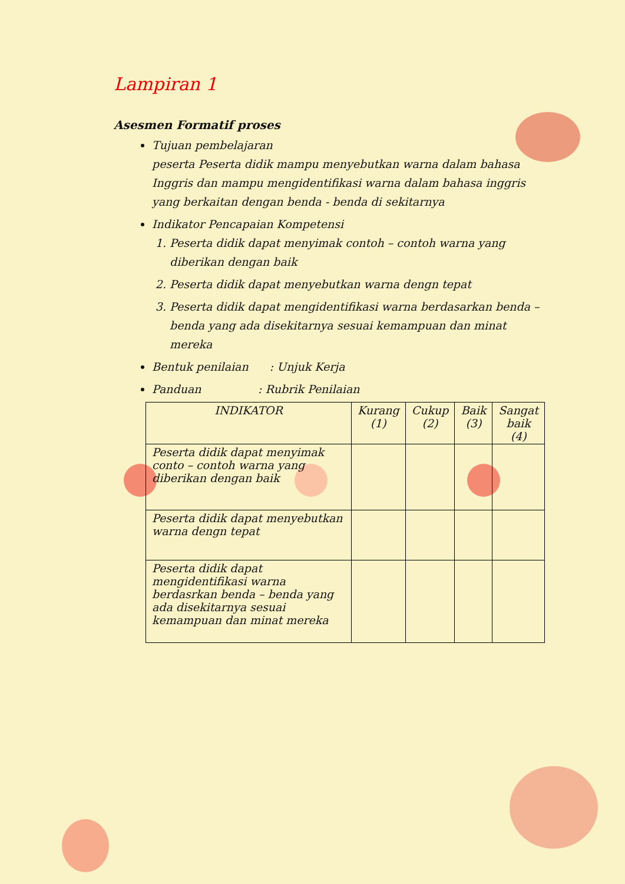Lampiran 1
Asesmen Formatif proses
Tujuan pembelajaran
peserta Peserta didik mampu menyebutkan warna dalam bahasa Inggris dan mampu mengidentifikasi warna dalam bahasa inggris yang berkaitan dengan benda - benda di sekitarnya
Indikator Pencapaian Kompetensi
1. Peserta didik dapat menyimak contoh – contoh warna yang diberikan dengan baik
2. Peserta didik dapat menyebutkan warna dengn tepat
3. Peserta didik dapat mengidentifikasi warna berdasarkan benda – benda yang ada disekitarnya sesuai kemampuan dan minat mereka
Bentuk penilaian : Unjuk Kerja
Panduan : Rubrik Penilaian
| INDIKATOR | Kurang (1) | Cukup (2) | Baik (3) | Sangat baik (4) |
| --- | --- | --- | --- | --- |
| Peserta didik dapat menyimak conto – contoh warna yang diberikan dengan baik | | | | |
| Peserta didik dapat menyebutkan warna dengn tepat | | | | |
| Peserta didik dapat mengidentifikasi warna berdasrkan benda – benda yang ada disekitarnya sesuai kemampuan dan minat mereka | | | | |